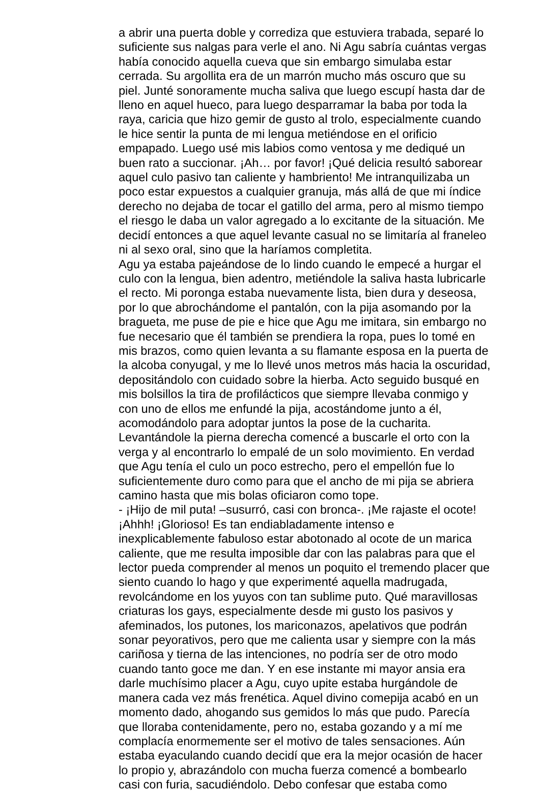a abrir una puerta doble y corrediza que estuviera trabada, separé lo
suficiente sus nalgas para verle el ano. Ni Agu sabría cuántas vergas
había conocido aquella cueva que sin embargo simulaba estar
cerrada. Su argollita era de un marrón mucho más oscuro que su
piel. Junté sonoramente mucha saliva que luego escupí hasta dar de
lleno en aquel hueco, para luego desparramar la baba por toda la
raya, caricia que hizo gemir de gusto al trolo, especialmente cuando
le hice sentir la punta de mi lengua metiéndose en el orificio
empapado. Luego usé mis labios como ventosa y me dediqué un
buen rato a succionar. ¡Ah… por favor! ¡Qué delicia resultó saborear
aquel culo pasivo tan caliente y hambriento! Me intranquilizaba un
poco estar expuestos a cualquier granuja, más allá de que mi índice
derecho no dejaba de tocar el gatillo del arma, pero al mismo tiempo
el riesgo le daba un valor agregado a lo excitante de la situación. Me
decidí entonces a que aquel levante casual no se limitaría al franeleo
ni al sexo oral, sino que la haríamos completita.
Agu ya estaba pajeándose de lo lindo cuando le empecé a hurgar el
culo con la lengua, bien adentro, metiéndole la saliva hasta lubricarle
el recto. Mi poronga estaba nuevamente lista, bien dura y deseosa,
por lo que abrochándome el pantalón, con la pija asomando por la
bragueta, me puse de pie e hice que Agu me imitara, sin embargo no
fue necesario que él también se prendiera la ropa, pues lo tomé en
mis brazos, como quien levanta a su flamante esposa en la puerta de
la alcoba conyugal, y me lo llevé unos metros más hacia la oscuridad,
depositándolo con cuidado sobre la hierba. Acto seguido busqué en
mis bolsillos la tira de profilácticos que siempre llevaba conmigo y
con uno de ellos me enfundé la pija, acostándome junto a él,
acomodándolo para adoptar juntos la pose de la cucharita.
Levantándole la pierna derecha comencé a buscarle el orto con la
verga y al encontrarlo lo empalé de un solo movimiento. En verdad
que Agu tenía el culo un poco estrecho, pero el empellón fue lo
suficientemente duro como para que el ancho de mi pija se abriera
camino hasta que mis bolas oficiaron como tope.
- ¡Hijo de mil puta! –susurró, casi con bronca-. ¡Me rajaste el ocote!
¡Ahhh! ¡Glorioso! Es tan endiabladamente intenso e
inexplicablemente fabuloso estar abotonado al ocote de un marica
caliente, que me resulta imposible dar con las palabras para que el
lector pueda comprender al menos un poquito el tremendo placer que
siento cuando lo hago y que experimenté aquella madrugada,
revolcándome en los yuyos con tan sublime puto. Qué maravillosas
criaturas los gays, especialmente desde mi gusto los pasivos y
afeminados, los putones, los mariconazos, apelativos que podrán
sonar peyorativos, pero que me calienta usar y siempre con la más
cariñosa y tierna de las intenciones, no podría ser de otro modo
cuando tanto goce me dan. Y en ese instante mi mayor ansia era
darle muchísimo placer a Agu, cuyo upite estaba hurgándole de
manera cada vez más frenética. Aquel divino comepija acabó en un
momento dado, ahogando sus gemidos lo más que pudo. Parecía
que lloraba contenidamente, pero no, estaba gozando y a mí me
complacía enormemente ser el motivo de tales sensaciones. Aún
estaba eyaculando cuando decidí que era la mejor ocasión de hacer
lo propio y, abrazándolo con mucha fuerza comencé a bombearlo
casi con furia, sacudiéndolo. Debo confesar que estaba como